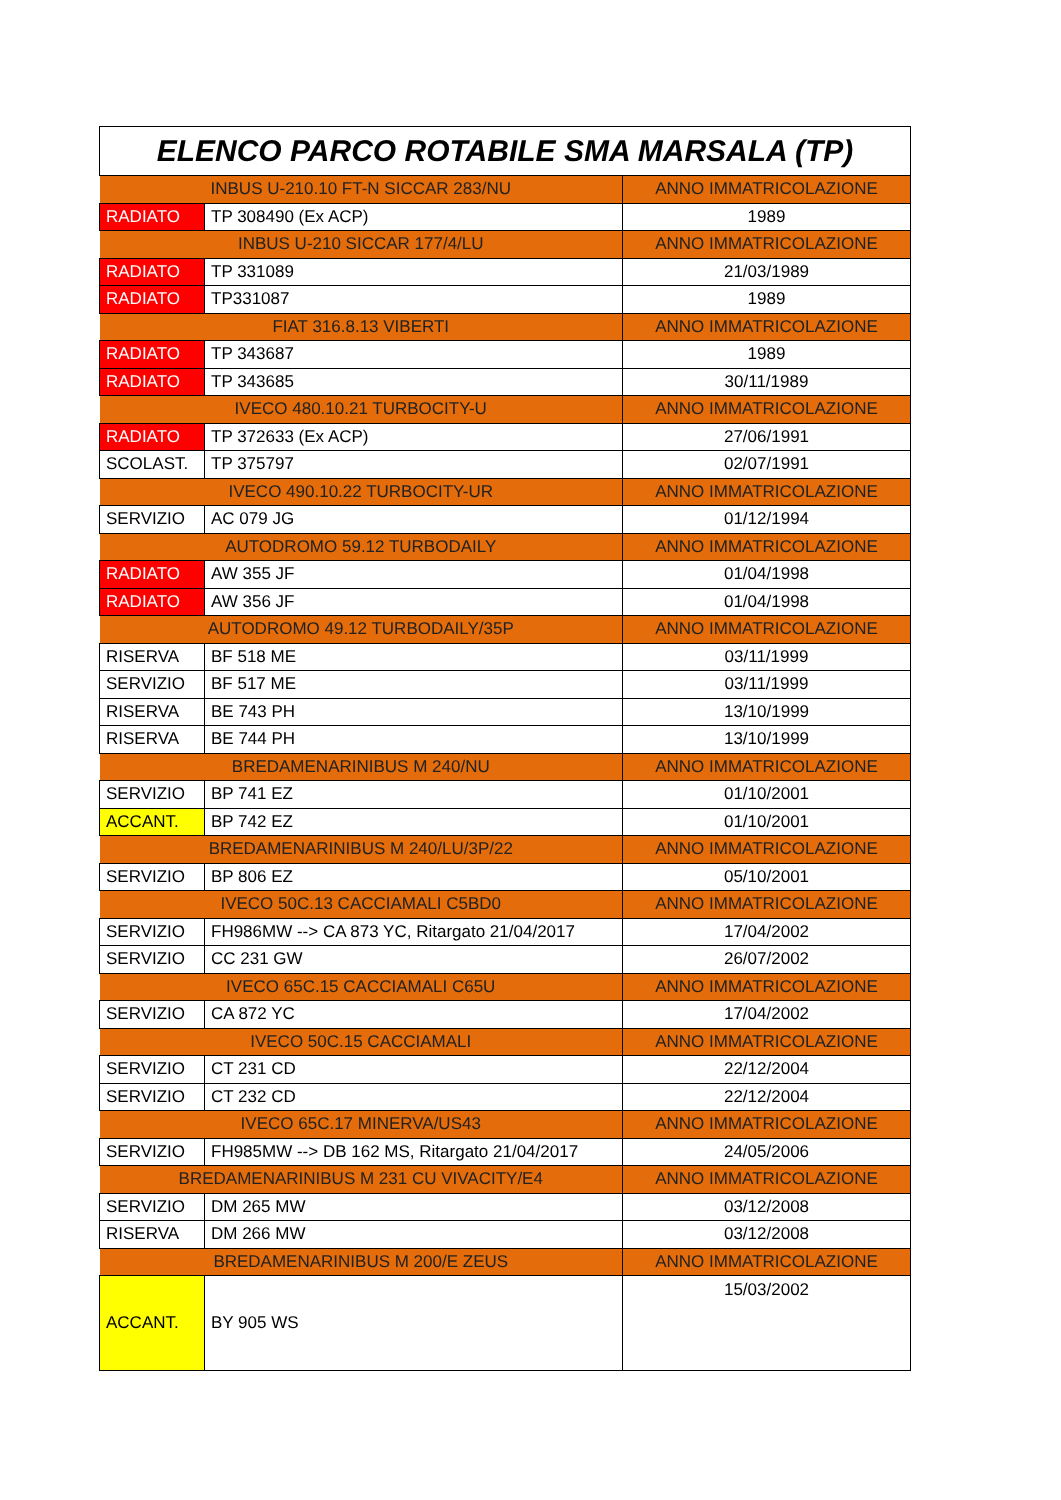| ELENCO PARCO ROTABILE SMA MARSALA (TP) | | |
| --- | --- | --- |
| INBUS U-210.10 FT-N SICCAR 283/NU | | ANNO IMMATRICOLAZIONE |
| RADIATO | TP 308490 (Ex ACP) | 1989 |
| INBUS U-210 SICCAR 177/4/LU | | ANNO IMMATRICOLAZIONE |
| RADIATO | TP 331089 | 21/03/1989 |
| RADIATO | TP331087 | 1989 |
| FIAT 316.8.13 VIBERTI | | ANNO IMMATRICOLAZIONE |
| RADIATO | TP 343687 | 1989 |
| RADIATO | TP 343685 | 30/11/1989 |
| IVECO 480.10.21 TURBOCITY-U | | ANNO IMMATRICOLAZIONE |
| RADIATO | TP 372633 (Ex ACP) | 27/06/1991 |
| SCOLAST. | TP 375797 | 02/07/1991 |
| IVECO 490.10.22 TURBOCITY-UR | | ANNO IMMATRICOLAZIONE |
| SERVIZIO | AC 079 JG | 01/12/1994 |
| AUTODROMO 59.12 TURBODAILY | | ANNO IMMATRICOLAZIONE |
| RADIATO | AW 355 JF | 01/04/1998 |
| RADIATO | AW 356 JF | 01/04/1998 |
| AUTODROMO 49.12 TURBODAILY/35P | | ANNO IMMATRICOLAZIONE |
| RISERVA | BF 518 ME | 03/11/1999 |
| SERVIZIO | BF 517 ME | 03/11/1999 |
| RISERVA | BE 743 PH | 13/10/1999 |
| RISERVA | BE 744 PH | 13/10/1999 |
| BREDAMENARINIBUS M 240/NU | | ANNO IMMATRICOLAZIONE |
| SERVIZIO | BP 741 EZ | 01/10/2001 |
| ACCANT. | BP 742 EZ | 01/10/2001 |
| BREDAMENARINIBUS M 240/LU/3P/22 | | ANNO IMMATRICOLAZIONE |
| SERVIZIO | BP 806 EZ | 05/10/2001 |
| IVECO 50C.13 CACCIAMALI C5BD0 | | ANNO IMMATRICOLAZIONE |
| SERVIZIO | FH986MW --> CA 873 YC, Ritargato 21/04/2017 | 17/04/2002 |
| SERVIZIO | CC 231 GW | 26/07/2002 |
| IVECO 65C.15 CACCIAMALI C65U | | ANNO IMMATRICOLAZIONE |
| SERVIZIO | CA 872 YC | 17/04/2002 |
| IVECO 50C.15 CACCIAMALI | | ANNO IMMATRICOLAZIONE |
| SERVIZIO | CT 231 CD | 22/12/2004 |
| SERVIZIO | CT 232 CD | 22/12/2004 |
| IVECO 65C.17 MINERVA/US43 | | ANNO IMMATRICOLAZIONE |
| SERVIZIO | FH985MW --> DB 162 MS, Ritargato 21/04/2017 | 24/05/2006 |
| BREDAMENARINIBUS M 231 CU VIVACITY/E4 | | ANNO IMMATRICOLAZIONE |
| SERVIZIO | DM 265 MW | 03/12/2008 |
| RISERVA | DM 266 MW | 03/12/2008 |
| BREDAMENARINIBUS M 200/E ZEUS | | ANNO IMMATRICOLAZIONE |
| ACCANT. | BY 905 WS | 15/03/2002 |